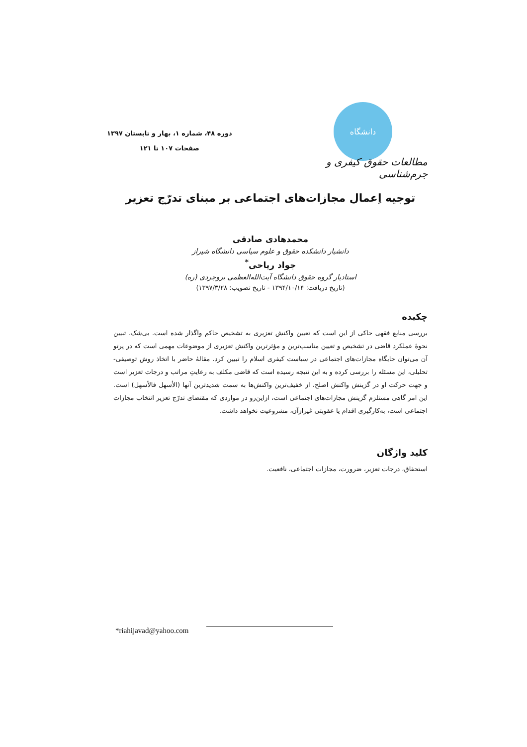دانشگاه
مطالعات حقوق کیفری و جرم‌شناسی
دوره ۴۸، شماره ۱، بهار و تابستان ۱۳۹۷
صفحات ۱۰۷ تا ۱۲۱
توجیه اِعمال مجازات‌های اجتماعی بر مبنای تدرّج تعزیر
محمدهادی صادقی
دانشیار دانشکده حقوق و علوم سیاسی دانشگاه شیراز
جواد ریاحی<sup>*</sup>
استادیار گروه حقوق دانشگاه آیت‌الله‌العظمی بروجردی (ره)
(تاریخ دریافت: ۱۳۹۴/۱۰/۱۴ - تاریخ تصویب: ۱۳۹۷/۳/۲۸)
چکیده
بررسی منابع فقهی حاکی از این است که تعیین واکنش تعزیری به تشخیص حاکم واگذار شده است. بی‌شک، تبیین نحوۀ عملکرد قاضی در تشخیص و تعیین مناسب‌ترین و مؤثرترین واکنش تعزیری از موضوعات مهمی است که در پرتو آن می‌توان جایگاه مجازات‌های اجتماعی در سیاست کیفری اسلام را تبیین کرد. مقالۀ حاضر با اتخاذ روش توصیفی-تحلیلی، این مسئله را بررسی کرده و به این نتیجه رسیده است که قاضی مکلف به رعایتِ مراتب و درجات تعزیر است و جهت حرکت او در گزینش واکنش اصلح، از خفیف‌ترین واکنش‌ها به سمت شدیدترین آنها (الأسهل فالأسهل) است. این امر گاهی مستلزم گزینش مجازات‌های اجتماعی است، ازاین‌رو در مواردی که مقتضای تدرّج تعزیر انتخاب مجازات اجتماعی است، به‌کارگیری اقدام یا عقوبتی غیرازآن، مشروعیت نخواهد داشت.
کلید واژگان
استحقاق، درجات تعزیر، ضرورت، مجازات اجتماعی، نافعیت.
*riahijavad@yahoo.com